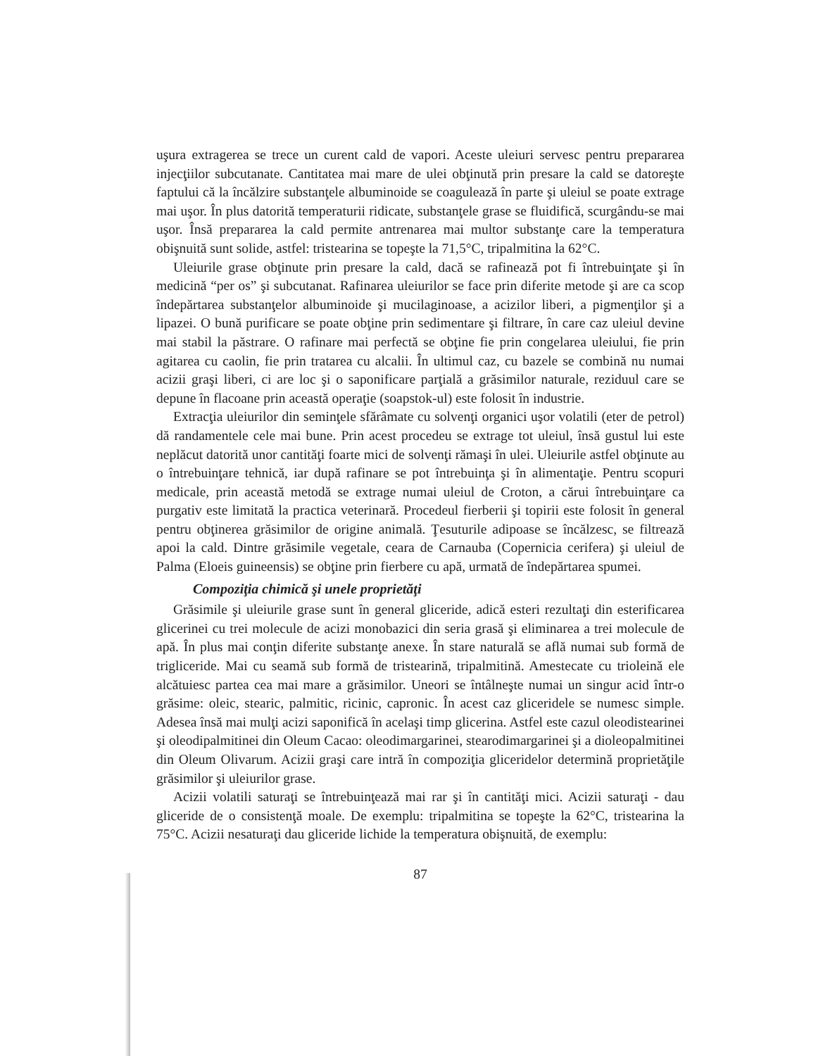uşura extragerea se trece un curent cald de vapori. Aceste uleiuri servesc pentru prepararea injecţiilor subcutanate. Cantitatea mai mare de ulei obţinută prin presare la cald se datoreşte faptului că la încălzire substanţele albuminoide se coagulează în parte şi uleiul se poate extrage mai uşor. În plus datorită temperaturii ridicate, substanţele grase se fluidifică, scurgându-se mai uşor. Însă prepararea la cald permite antrenarea mai multor substanţe care la temperatura obişnuită sunt solide, astfel: tristearina se topeşte la 71,5°C, tripalmitina la 62°C.
Uleiurile grase obţinute prin presare la cald, dacă se rafinează pot fi întrebuinţate şi în medicină “per os” şi subcutanat. Rafinarea uleiurilor se face prin diferite metode şi are ca scop îndepărtarea substanţelor albuminoide şi mucilaginoase, a acizilor liberi, a pigmenţilor şi a lipazei. O bună purificare se poate obţine prin sedimentare şi filtrare, în care caz uleiul devine mai stabil la păstrare. O rafinare mai perfectă se obţine fie prin congelarea uleiului, fie prin agitarea cu caolin, fie prin tratarea cu alcalii. În ultimul caz, cu bazele se combină nu numai acizii graşi liberi, ci are loc şi o saponificare parţială a grăsimilor naturale, reziduul care se depune în flacoane prin această operaţie (soapstok-ul) este folosit în industrie.
Extracţia uleiurilor din seminţele sfărâmate cu solvenţi organici uşor volatili (eter de petrol) dă randamentele cele mai bune. Prin acest procedeu se extrage tot uleiul, însă gustul lui este neplăcut datorită unor cantităţi foarte mici de solvenţi rămaşi în ulei. Uleiurile astfel obţinute au o întrebuinţare tehnică, iar după rafinare se pot întrebuinţa şi în alimentaţie. Pentru scopuri medicale, prin această metodă se extrage numai uleiul de Croton, a cărui întrebuinţare ca purgativ este limitată la practica veterinară. Procedeul fierberii şi topirii este folosit în general pentru obţinerea grăsimilor de origine animală. Ţesuturile adipoase se încălzesc, se filtrează apoi la cald. Dintre grăsimile vegetale, ceara de Carnauba (Copernicia cerifera) şi uleiul de Palma (Eloeis guineensis) se obţine prin fierbere cu apă, urmată de îndepărtarea spumei.
Compoziţia chimică şi unele proprietăţi
Grăsimile şi uleiurile grase sunt în general gliceride, adică esteri rezultaţi din esterificarea glicerinei cu trei molecule de acizi monobazici din seria grasă şi eliminarea a trei molecule de apă. În plus mai conţin diferite substanţe anexe. În stare naturală se află numai sub formă de trigliceride. Mai cu seamă sub formă de tristearină, tripalmitină. Amestecate cu trioleină ele alcătuiesc partea cea mai mare a grăsimilor. Uneori se întâlneşte numai un singur acid într-o grăsime: oleic, stearic, palmitic, ricinic, capronic. În acest caz gliceridele se numesc simple. Adesea însă mai mulţi acizi saponifică în acelaşi timp glicerina. Astfel este cazul oleodistearinei şi oleodipalmitinei din Oleum Cacao: oleodimargarinei, stearodimargarinei şi a dioleopalmitinei din Oleum Olivarum. Acizii graşi care intră în compoziţia gliceridelor determină proprietăţile grăsimilor şi uleiurilor grase.
Acizii volatili saturaţi se întrebuinţează mai rar şi în cantităţi mici. Acizii saturaţi - dau gliceride de o consistenţă moale. De exemplu: tripalmitina se topeşte la 62°C, tristearina la 75°C. Acizii nesaturaţi dau gliceride lichide la temperatura obişnuită, de exemplu:
87